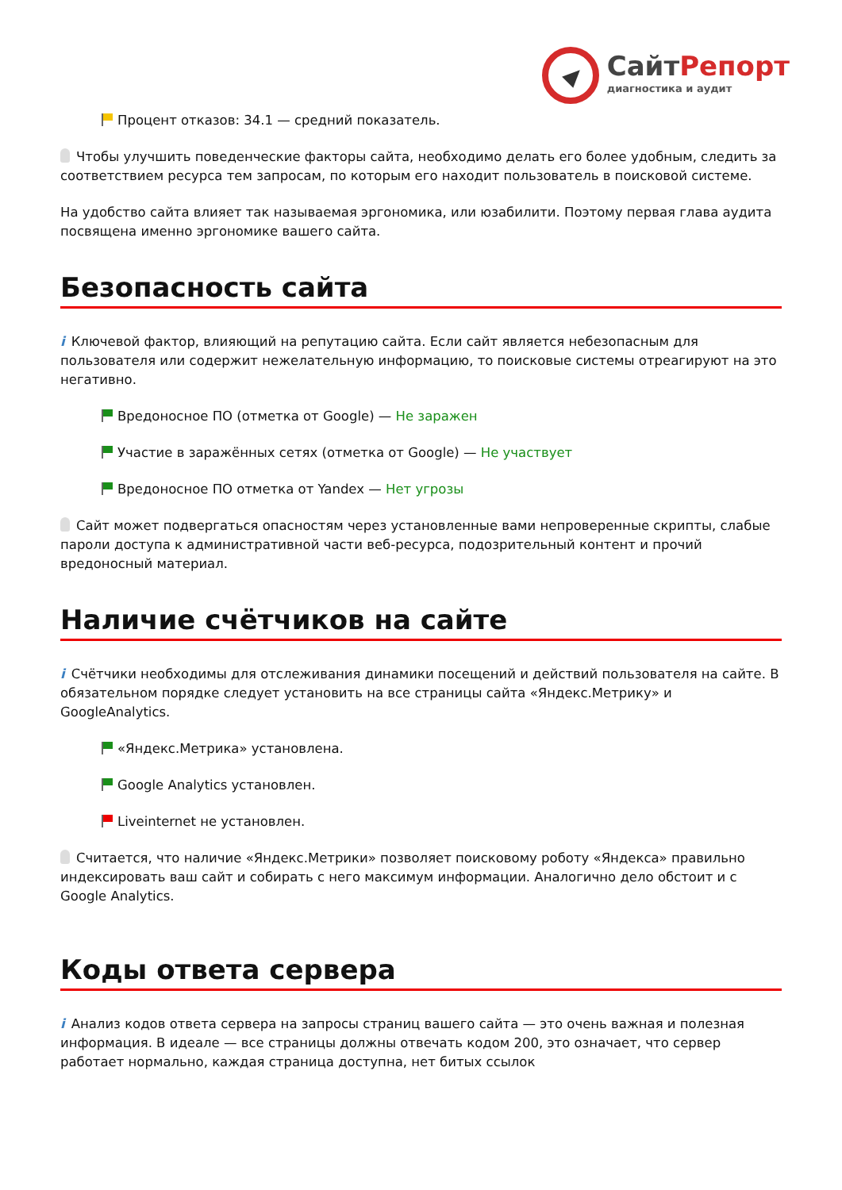Сайт Репорт
диагностика и аудит
Процент отказов: 34.1 — средний показатель.
Чтобы улучшить поведенческие факторы сайта, необходимо делать его более удобным, следить за соответствием ресурса тем запросам, по которым его находит пользователь в поисковой системе.
На удобство сайта влияет так называемая эргономика, или юзабилити. Поэтому первая глава аудита посвящена именно эргономике вашего сайта.
Безопасность сайта
i Ключевой фактор, влияющий на репутацию сайта. Если сайт является небезопасным для пользователя или содержит нежелательную информацию, то поисковые системы отреагируют на это негативно.
Вредоносное ПО (отметка от Google) — Не заражен
Участие в заражённых сетях (отметка от Google) — Не участвует
Вредоносное ПО отметка от Yandex — Нет угрозы
Сайт может подвергаться опасностям через установленные вами непроверенные скрипты, слабые пароли доступа к административной части веб-ресурса, подозрительный контент и прочий вредоносный материал.
Наличие счётчиков на сайте
i Счётчики необходимы для отслеживания динамики посещений и действий пользователя на сайте. В обязательном порядке следует установить на все страницы сайта «Яндекс.Метрику» и GoogleAnalytics.
«Яндекс.Метрика» установлена.
Google Analytics установлен.
Liveinternet не установлен.
Считается, что наличие «Яндекс.Метрики» позволяет поисковому роботу «Яндекса» правильно индексировать ваш сайт и собирать с него максимум информации. Аналогично дело обстоит и с Google Analytics.
Коды ответа сервера
i Анализ кодов ответа сервера на запросы страниц вашего сайта — это очень важная и полезная информация. В идеале — все страницы должны отвечать кодом 200, это означает, что сервер работает нормально, каждая страница доступна, нет битых ссылок